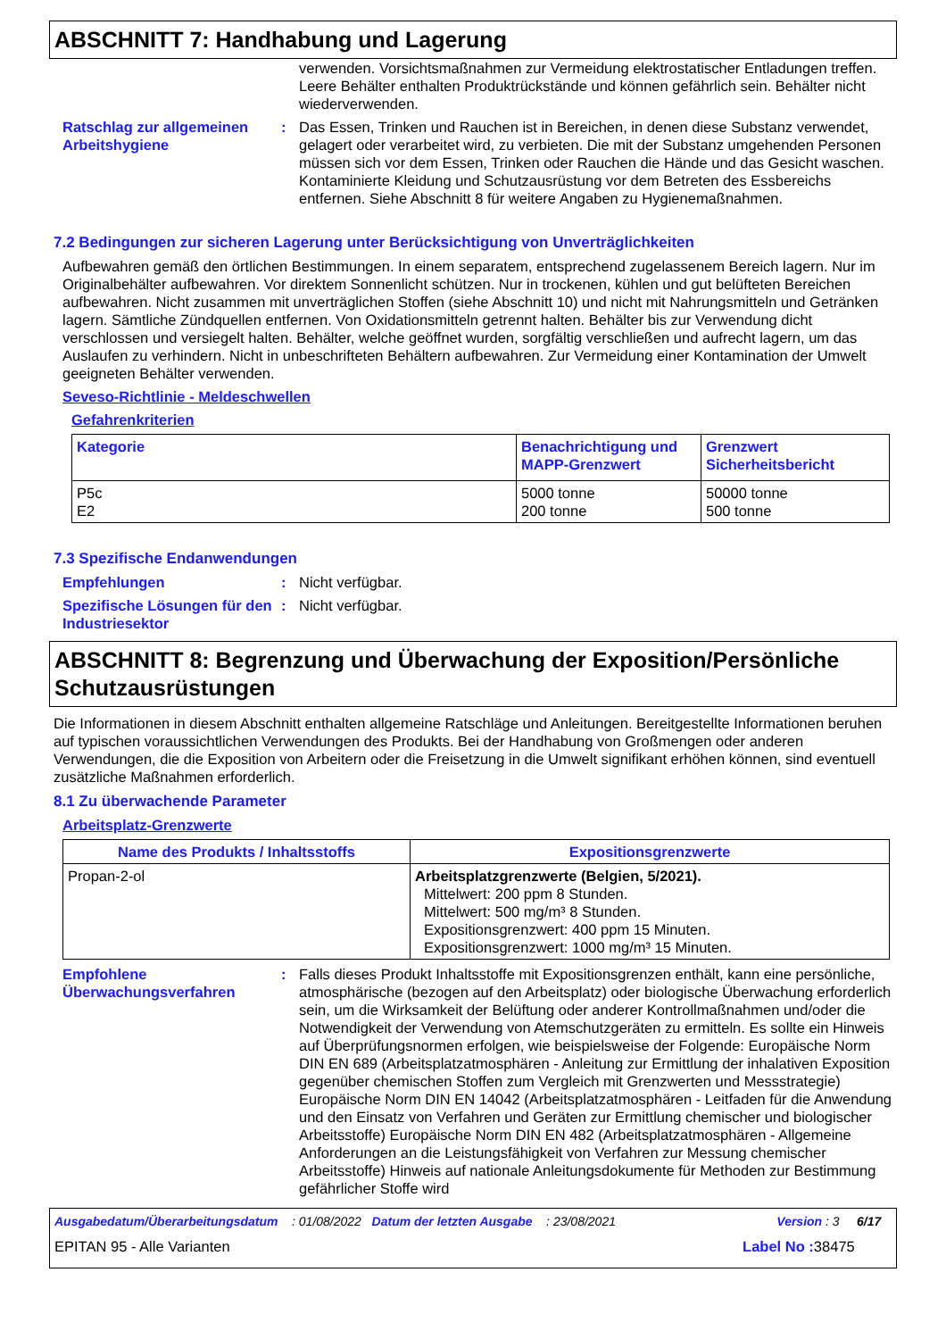ABSCHNITT 7: Handhabung und Lagerung
verwenden. Vorsichtsmaßnahmen zur Vermeidung elektrostatischer Entladungen treffen. Leere Behälter enthalten Produktrückstände und können gefährlich sein. Behälter nicht wiederverwenden.
Ratschlag zur allgemeinen Arbeitshygiene
: Das Essen, Trinken und Rauchen ist in Bereichen, in denen diese Substanz verwendet, gelagert oder verarbeitet wird, zu verbieten. Die mit der Substanz umgehenden Personen müssen sich vor dem Essen, Trinken oder Rauchen die Hände und das Gesicht waschen. Kontaminierte Kleidung und Schutzausrüstung vor dem Betreten des Essbereichs entfernen. Siehe Abschnitt 8 für weitere Angaben zu Hygienemaßnahmen.
7.2 Bedingungen zur sicheren Lagerung unter Berücksichtigung von Unverträglichkeiten
Aufbewahren gemäß den örtlichen Bestimmungen. In einem separatem, entsprechend zugelassenem Bereich lagern. Nur im Originalbehälter aufbewahren. Vor direktem Sonnenlicht schützen. Nur in trockenen, kühlen und gut belüfteten Bereichen aufbewahren. Nicht zusammen mit unverträglichen Stoffen (siehe Abschnitt 10) und nicht mit Nahrungsmitteln und Getränken lagern. Sämtliche Zündquellen entfernen. Von Oxidationsmitteln getrennt halten. Behälter bis zur Verwendung dicht verschlossen und versiegelt halten. Behälter, welche geöffnet wurden, sorgfältig verschließen und aufrecht lagern, um das Auslaufen zu verhindern. Nicht in unbeschrifteten Behältern aufbewahren. Zur Vermeidung einer Kontamination der Umwelt geeigneten Behälter verwenden.
Seveso-Richtlinie - Meldeschwellen
Gefahrenkriterien
| Kategorie | Benachrichtigung und MAPP-Grenzwert | Grenzwert Sicherheitsbericht |
| --- | --- | --- |
| P5c E2 | 5000 tonne 200 tonne | 50000 tonne 500 tonne |
7.3 Spezifische Endanwendungen
Empfehlungen : Nicht verfügbar.
Spezifische Lösungen für den Industriesektor
: Nicht verfügbar.
ABSCHNITT 8: Begrenzung und Überwachung der Exposition/Persönliche Schutzausrüstungen
Die Informationen in diesem Abschnitt enthalten allgemeine Ratschläge und Anleitungen. Bereitgestellte Informationen beruhen auf typischen voraussichtlichen Verwendungen des Produkts. Bei der Handhabung von Großmengen oder anderen Verwendungen, die die Exposition von Arbeitern oder die Freisetzung in die Umwelt signifikant erhöhen können, sind eventuell zusätzliche Maßnahmen erforderlich.
8.1 Zu überwachende Parameter
Arbeitsplatz-Grenzwerte
| Name des Produkts / Inhaltsstoffs | Expositionsgrenzwerte |
| --- | --- |
| Propan-2-ol | Arbeitsplatzgrenzwerte (Belgien, 5/2021). Mittelwert: 200 ppm 8 Stunden. Mittelwert: 500 mg/m³ 8 Stunden. Expositionsgrenzwert: 400 ppm 15 Minuten. Expositionsgrenzwert: 1000 mg/m³ 15 Minuten. |
Empfohlene Überwachungsverfahren
: Falls dieses Produkt Inhaltsstoffe mit Expositionsgrenzen enthält, kann eine persönliche, atmosphärische (bezogen auf den Arbeitsplatz) oder biologische Überwachung erforderlich sein, um die Wirksamkeit der Belüftung oder anderer Kontrollmaßnahmen und/oder die Notwendigkeit der Verwendung von Atemschutzgeräten zu ermitteln. Es sollte ein Hinweis auf Überprüfungsnormen erfolgen, wie beispielsweise der Folgende: Europäische Norm DIN EN 689 (Arbeitsplatzatmosphären - Anleitung zur Ermittlung der inhalativen Exposition gegenüber chemischen Stoffen zum Vergleich mit Grenzwerten und Messstrategie) Europäische Norm DIN EN 14042 (Arbeitsplatzatmosphären - Leitfaden für die Anwendung und den Einsatz von Verfahren und Geräten zur Ermittlung chemischer und biologischer Arbeitsstoffe) Europäische Norm DIN EN 482 (Arbeitsplatzatmosphären - Allgemeine Anforderungen an die Leistungsfähigkeit von Verfahren zur Messung chemischer Arbeitsstoffe) Hinweis auf nationale Anleitungsdokumente für Methoden zur Bestimmung gefährlicher Stoffe wird
Ausgabedatum/Überarbeitungsdatum : 01/08/2022 Datum der letzten Ausgabe : 23/08/2021 Version : 3 6/17
EPITAN 95 - Alle Varianten Label No : 38475